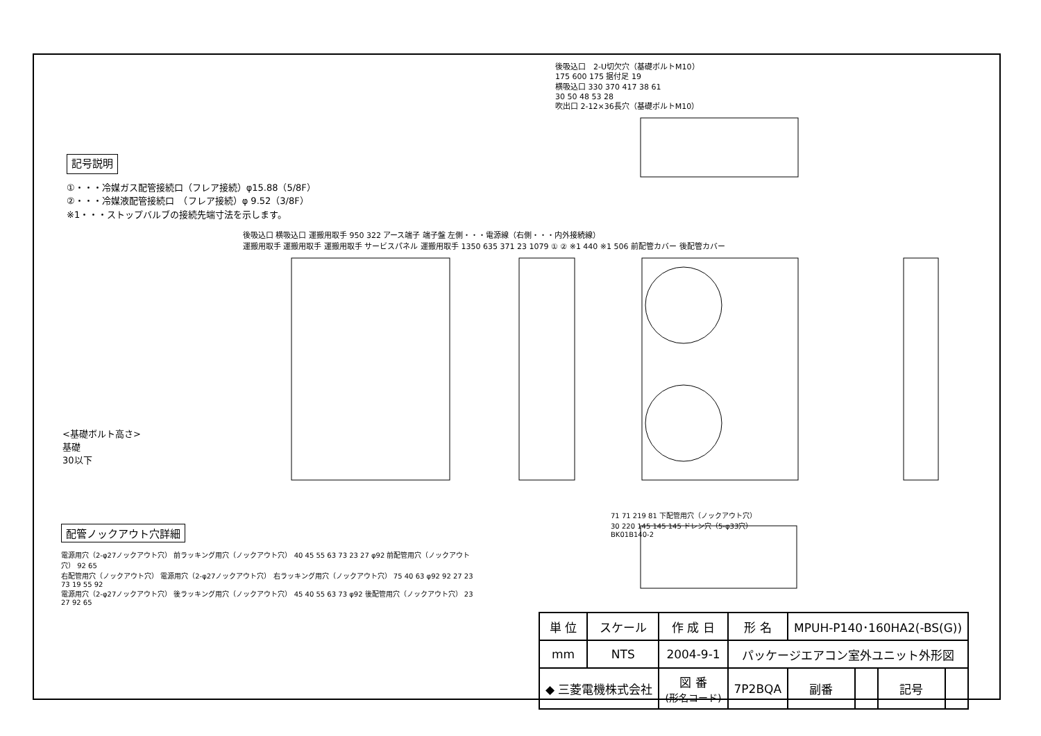後吸込口　2-U切欠穴（基礎ボルトM10）
175 600 175 据付足 19
横吸込口 330 370 417 38 61
30 50 48 53 28
吹出口 2-12×36長穴（基礎ボルトM10）
記号説明
①・・・冷媒ガス配管接続口（フレア接続）φ15.88（5/8F）
②・・・冷媒液配管接続口　（フレア接続）φ 9.52（3/8F）
※1・・・ストップバルブの接続先端寸法を示します。
後吸込口 横吸込口 運搬用取手 950 322 アース端子 端子盤 左側・・・電源線（右側・・・内外接続線）
運搬用取手 運搬用取手 運搬用取手 サービスパネル 運搬用取手 1350 635 371 23 1079 ① ② ※1 440 ※1 506 前配管カバー 後配管カバー
<基礎ボルト高さ>
基礎
30以下
配管ノックアウト穴詳細
電源用穴（2-φ27ノックアウト穴） 前ラッキング用穴（ノックアウト穴） 40 45 55 63 73 23 27 φ92 前配管用穴（ノックアウト穴） 92 65
右配管用穴（ノックアウト穴） 電源用穴（2-φ27ノックアウト穴） 右ラッキング用穴（ノックアウト穴） 75 40 63 φ92 92 27 23 73 19 55 92
電源用穴（2-φ27ノックアウト穴） 後ラッキング用穴（ノックアウト穴） 45 40 55 63 73 φ92 後配管用穴（ノックアウト穴） 23 27 92 65
71 71 219 81 下配管用穴（ノックアウト穴）
30 220 145 145 145 ドレン穴（5-φ33穴）
BK01B140-2
| 単 位 | スケール | 作 成 日 | 形 名 | MPUH-P140･160HA2(-BS(G)) | | | |
| mm | NTS | 2004-9-1 | パッケージエアコン室外ユニット外形図 | | | | |
| ◆ 三菱電機株式会社 | | 図 番 (形名コード) | 7P2BQA | 副番 | | 記号 | |